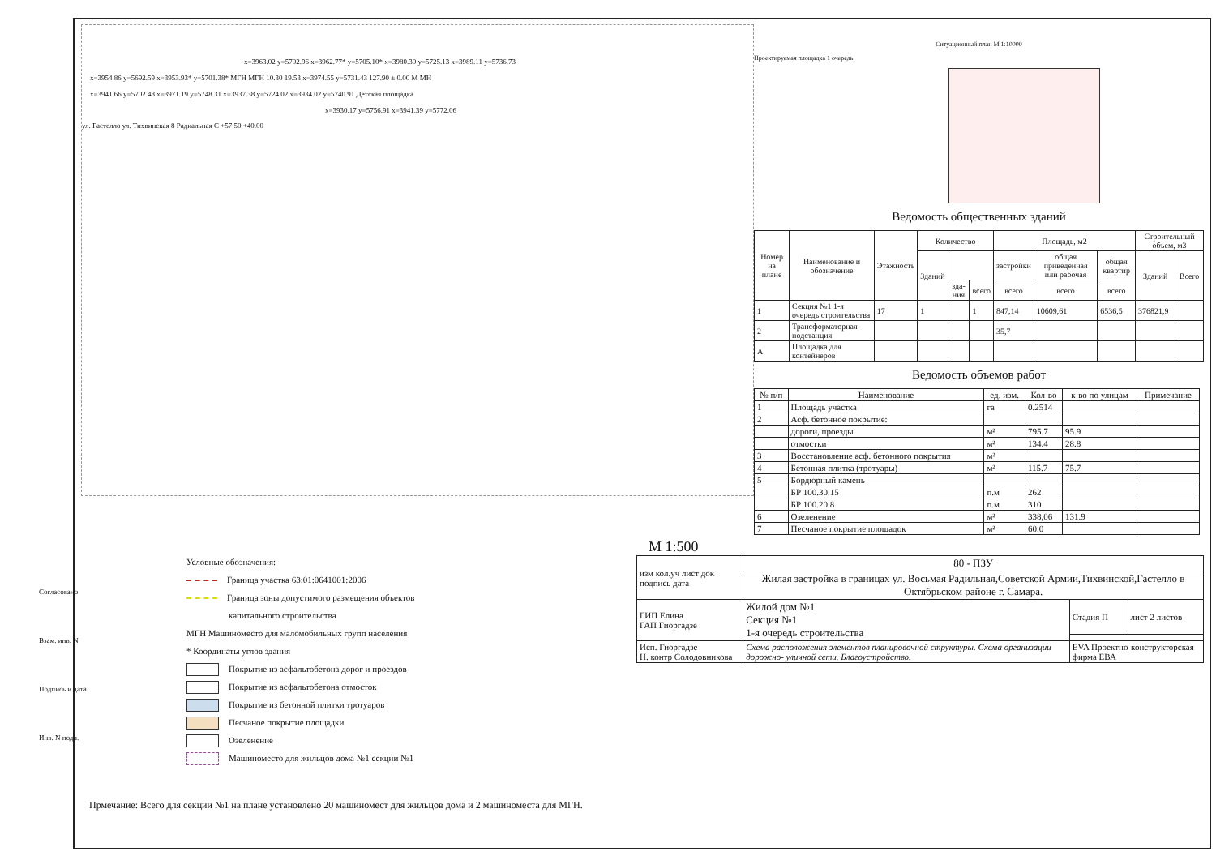x=3963.02 y=5702.96 x=3962.77* y=5705.10* x=3980.30 y=5725.13 x=3989.11 y=5736.73
x=3954.86 y=5692.59 x=3953.93* y=5701.38* МГН МГН 10.30 19.53 x=3974.55 y=5731.43 127.90 ± 0.00 М МН
x=3941.66 y=5702.48 x=3971.19 y=5748.31 x=3937.38 y=5724.02 x=3934.02 y=5740.91 Детская площадка
x=3930.17 y=5756.91 x=3941.39 y=5772.06
ул. Гастелло ул. Тихвинская 8 Радиальная С +57.50 +40.00
Условные обозначения:
Граница участка 63:01:0641001:2006
Граница зоны допустимого размещения объектов
капитального строительства
МГН Машиноместо для маломобильных групп населения
* Координаты углов здания
Покрытие из асфальтобетона дорог и проездов
Покрытие из асфальтобетона отмосток
Покрытие из бетонной плитки тротуаров
Песчаное покрытие площадки
Озеленение
Машиноместо для жильцов дома №1 секции №1
Прмечание: Всего для секции №1 на плане установлено 20 машиномест для жильцов дома и 2 машиноместа для МГН.
Ситуационный план М 1:10000
Проектируемая площадка 1 очередь
Ведомость общественных зданий
| Номер на плане | Наименование и обозначение | Этажность | Количество | | | Площадь, м2 | | | Строительный объем, м3 | |
| --- | --- | --- | --- | --- | --- | --- | --- | --- | --- | --- |
| | | | Зданий | | | застройки | общая приведенная или рабочая | общая квартир | Зданий | Всего |
| | | | | зда-ния | всего | всего | всего | всего | | |
| 1 | Секция №1 1-я очередь строительства | 17 | 1 | | 1 | 847,14 | 10609,61 | 6536,5 | 376821,9 | |
| 2 | Трансформаторная подстанция | | | | | 35,7 | | | | |
| А | Площадка для контейнеров | | | | | | | | | |
Ведомость объемов работ
| № п/п | Наименование | ед. изм. | Кол-во | к-во по улицам | Примечание |
| --- | --- | --- | --- | --- | --- |
| 1 | Площадь участка | га | 0.2514 | | |
| 2 | Асф. бетонное покрытие: | | | | |
| | дороги, проезды | м² | 795.7 | 95.9 | |
| | отмостки | м² | 134.4 | 28.8 | |
| 3 | Восстановление асф. бетонного покрытия | м² | | | |
| 4 | Бетонная плитка (тротуары) | м² | 115.7 | 75.7 | |
| 5 | Бордюрный камень | | | | |
| | БР 100.30.15 | п.м | 262 | | |
| | БР 100.20.8 | п.м | 310 | | |
| 6 | Озеленение | м² | 338,06 | 131.9 | |
| 7 | Песчаное покрытие площадок | м² | 60.0 | | |
М 1:500
| изм кол.уч лист док подпись дата | 80 - ПЗУ | | |
| | Жилая застройка в границах ул. Восьмая Радильная,Советской Армии,Тихвинской,Гастелло в Октябрьском районе г. Самара. | | |
| ГИП Елина ГАП Гиоргадзе | Жилой дом №1 Секция №1 1-я очередь строительства | Стадия П | лист 2 листов |
| Исп. Гиоргадзе Н. контр Солодовникова | Схема расположения элементов планировочной структуры. Схема организации дорожно- уличной сети. Благоустройство. | EVA Проектно-конструкторская фирма ЕВА | |
Согласовано
Взам. инв. N
Подпись и дата
Инв. N подл.